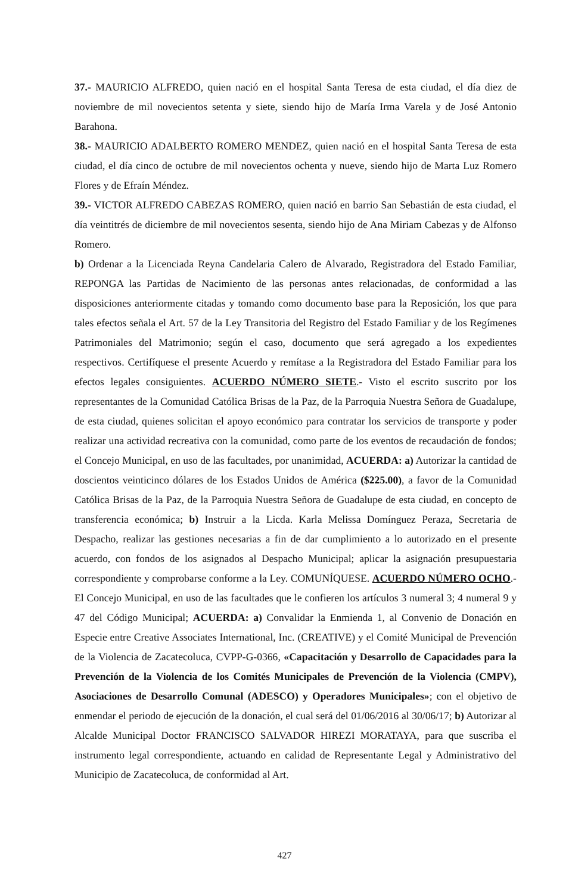37.- MAURICIO ALFREDO, quien nació en el hospital Santa Teresa de esta ciudad, el día diez de noviembre de mil novecientos setenta y siete, siendo hijo de María Irma Varela y de José Antonio Barahona.
38.- MAURICIO ADALBERTO ROMERO MENDEZ, quien nació en el hospital Santa Teresa de esta ciudad, el día cinco de octubre de mil novecientos ochenta y nueve, siendo hijo de Marta Luz Romero Flores y de Efraín Méndez.
39.- VICTOR ALFREDO CABEZAS ROMERO, quien nació en barrio San Sebastián de esta ciudad, el día veintitrés de diciembre de mil novecientos sesenta, siendo hijo de Ana Miriam Cabezas y de Alfonso Romero.
b) Ordenar a la Licenciada Reyna Candelaria Calero de Alvarado, Registradora del Estado Familiar, REPONGA las Partidas de Nacimiento de las personas antes relacionadas, de conformidad a las disposiciones anteriormente citadas y tomando como documento base para la Reposición, los que para tales efectos señala el Art. 57 de la Ley Transitoria del Registro del Estado Familiar y de los Regímenes Patrimoniales del Matrimonio; según el caso, documento que será agregado a los expedientes respectivos. Certifíquese el presente Acuerdo y remítase a la Registradora del Estado Familiar para los efectos legales consiguientes. ACUERDO NÚMERO SIETE.- Visto el escrito suscrito por los representantes de la Comunidad Católica Brisas de la Paz, de la Parroquia Nuestra Señora de Guadalupe, de esta ciudad, quienes solicitan el apoyo económico para contratar los servicios de transporte y poder realizar una actividad recreativa con la comunidad, como parte de los eventos de recaudación de fondos; el Concejo Municipal, en uso de las facultades, por unanimidad, ACUERDA: a) Autorizar la cantidad de doscientos veinticinco dólares de los Estados Unidos de América ($225.00), a favor de la Comunidad Católica Brisas de la Paz, de la Parroquia Nuestra Señora de Guadalupe de esta ciudad, en concepto de transferencia económica; b) Instruir a la Licda. Karla Melissa Domínguez Peraza, Secretaria de Despacho, realizar las gestiones necesarias a fin de dar cumplimiento a lo autorizado en el presente acuerdo, con fondos de los asignados al Despacho Municipal; aplicar la asignación presupuestaria correspondiente y comprobarse conforme a la Ley. COMUNÍQUESE. ACUERDO NÚMERO OCHO.- El Concejo Municipal, en uso de las facultades que le confieren los artículos 3 numeral 3; 4 numeral 9 y 47 del Código Municipal; ACUERDA: a) Convalidar la Enmienda 1, al Convenio de Donación en Especie entre Creative Associates International, Inc. (CREATIVE) y el Comité Municipal de Prevención de la Violencia de Zacatecoluca, CVPP-G-0366, «Capacitación y Desarrollo de Capacidades para la Prevención de la Violencia de los Comités Municipales de Prevención de la Violencia (CMPV), Asociaciones de Desarrollo Comunal (ADESCO) y Operadores Municipales»; con el objetivo de enmendar el periodo de ejecución de la donación, el cual será del 01/06/2016 al 30/06/17; b) Autorizar al Alcalde Municipal Doctor FRANCISCO SALVADOR HIREZI MORATAYA, para que suscriba el instrumento legal correspondiente, actuando en calidad de Representante Legal y Administrativo del Municipio de Zacatecoluca, de conformidad al Art.
427